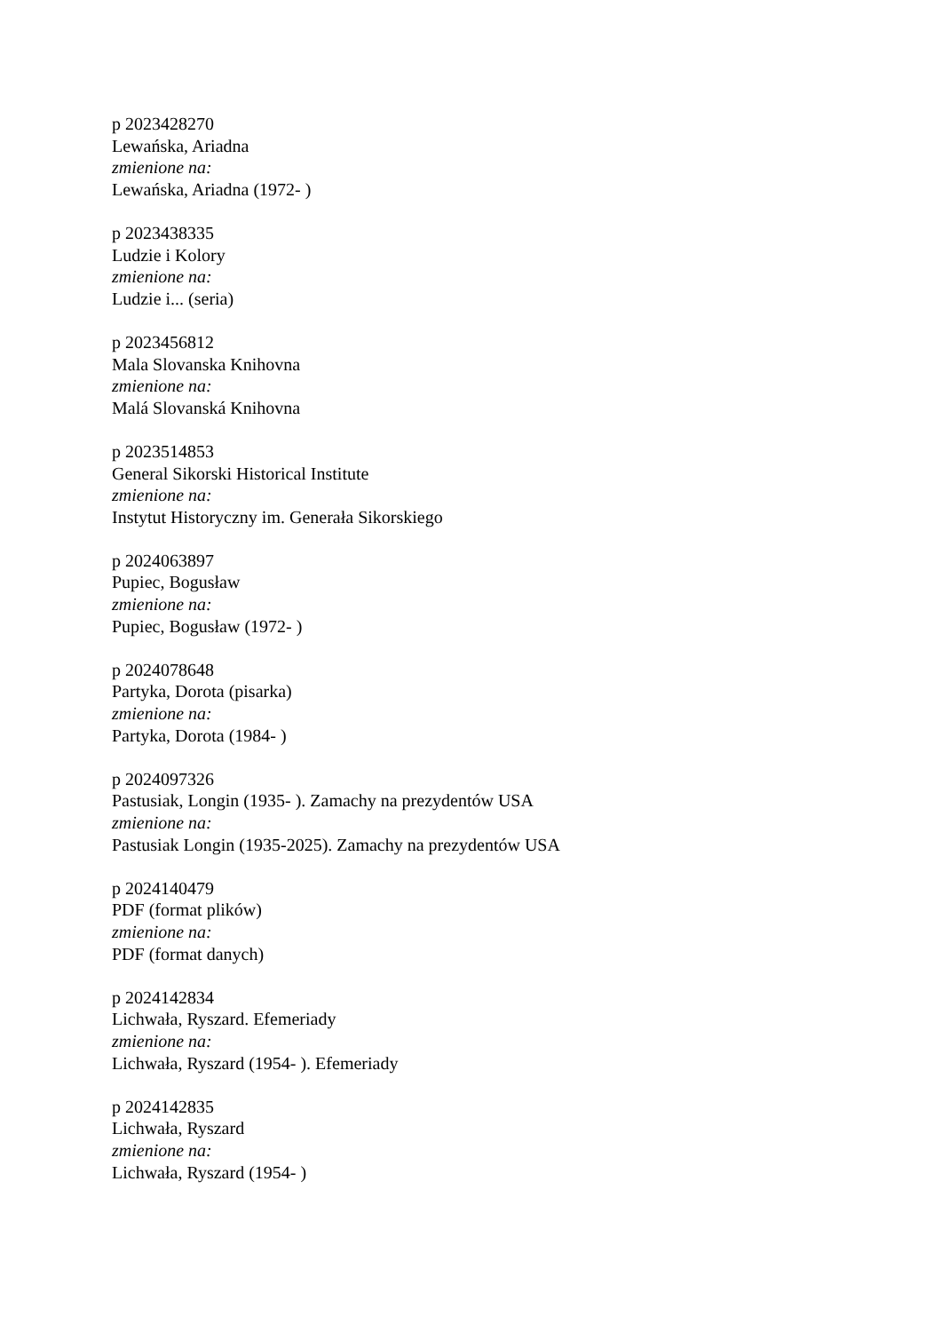p 2023428270
Lewańska, Ariadna
zmienione na:
Lewańska, Ariadna (1972- )
p 2023438335
Ludzie i Kolory
zmienione na:
Ludzie i... (seria)
p 2023456812
Mala Slovanska Knihovna
zmienione na:
Malá Slovanská Knihovna
p 2023514853
General Sikorski Historical Institute
zmienione na:
Instytut Historyczny im. Generała Sikorskiego
p 2024063897
Pupiec, Bogusław
zmienione na:
Pupiec, Bogusław (1972- )
p 2024078648
Partyka, Dorota (pisarka)
zmienione na:
Partyka, Dorota (1984- )
p 2024097326
Pastusiak, Longin (1935- ). Zamachy na prezydentów USA
zmienione na:
Pastusiak Longin (1935-2025). Zamachy na prezydentów USA
p 2024140479
PDF (format plików)
zmienione na:
PDF (format danych)
p 2024142834
Lichwała, Ryszard. Efemeriady
zmienione na:
Lichwała, Ryszard (1954- ). Efemeriady
p 2024142835
Lichwała, Ryszard
zmienione na:
Lichwała, Ryszard (1954- )